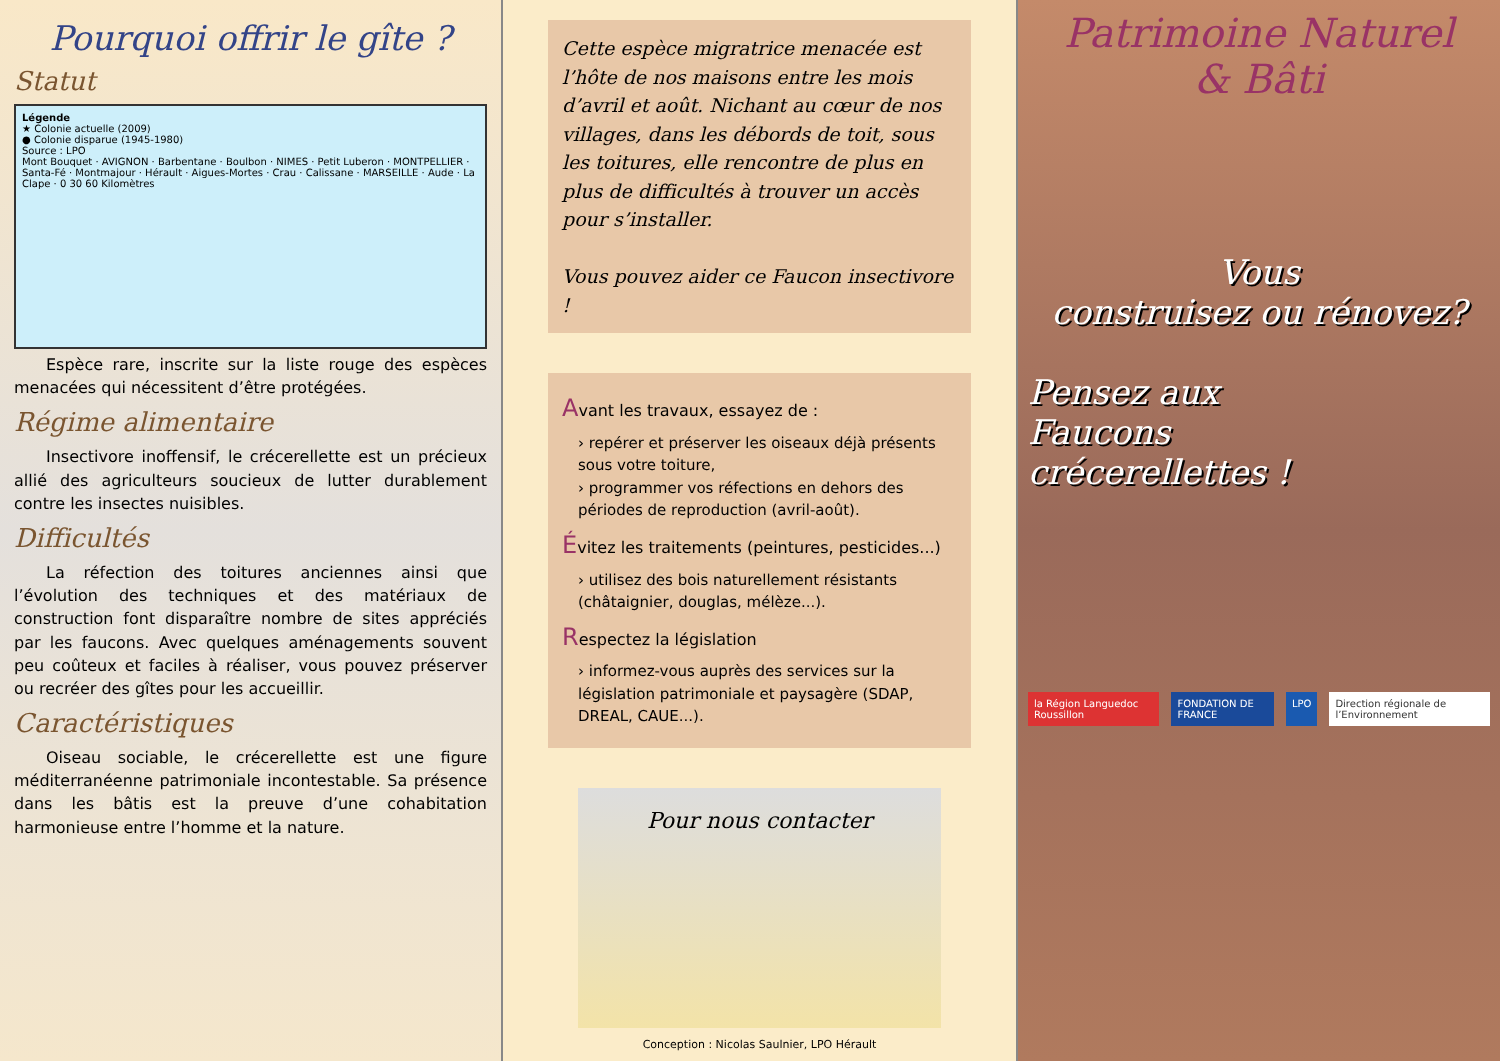Pourquoi offrir le gîte ?
Statut
Légende
★ Colonie actuelle (2009)
● Colonie disparue (1945-1980)
Source : LPO
Mont Bouquet · AVIGNON · Barbentane · Boulbon · NIMES · Petit Luberon · MONTPELLIER · Santa-Fé · Montmajour · Hérault · Aigues-Mortes · Crau · Calissane · MARSEILLE · Aude · La Clape · 0 30 60 Kilomètres
  Espèce rare, inscrite sur la liste rouge des espèces menacées qui nécessitent d’être protégées.
Régime alimentaire
  Insectivore inoffensif, le crécerellette est un précieux allié des agriculteurs soucieux de lutter durablement contre les insectes nuisibles.
Difficultés
  La réfection des toitures anciennes ainsi que l’évolution des techniques et des matériaux de construction font disparaître nombre de sites appréciés par les faucons. Avec quelques aménagements souvent peu coûteux et faciles à réaliser, vous pouvez préserver ou recréer des gîtes pour les accueillir.
Caractéristiques
  Oiseau sociable, le crécerellette est une figure méditerranéenne patrimoniale incontestable. Sa présence dans les bâtis est la preuve d’une cohabitation harmonieuse entre l’homme et la nature.
Cette espèce migratrice menacée est l’hôte de nos maisons entre les mois d’avril et août. Nichant au cœur de nos villages, dans les débords de toit, sous les toitures, elle rencontre de plus en plus de difficultés à trouver un accès pour s’installer.
Vous pouvez aider ce Faucon insectivore !
Avant les travaux, essayez de :
› repérer et préserver les oiseaux déjà présents sous votre toiture,
› programmer vos réfections en dehors des périodes de reproduction (avril-août).
Évitez les traitements (peintures, pesticides...)
› utilisez des bois naturellement résistants (châtaignier, douglas, mélèze...).
Respectez la législation
› informez-vous auprès des services sur la législation patrimoniale et paysagère (SDAP, DREAL, CAUE...).
Pour nous contacter
Conception : Nicolas Saulnier, LPO Hérault
Patrimoine Naturel
& Bâti
Vous
construisez ou rénovez?
Pensez aux
Faucons
crécerellettes !
la Région Languedoc Roussillon FONDATION DE FRANCE LPO Direction régionale de l’Environnement